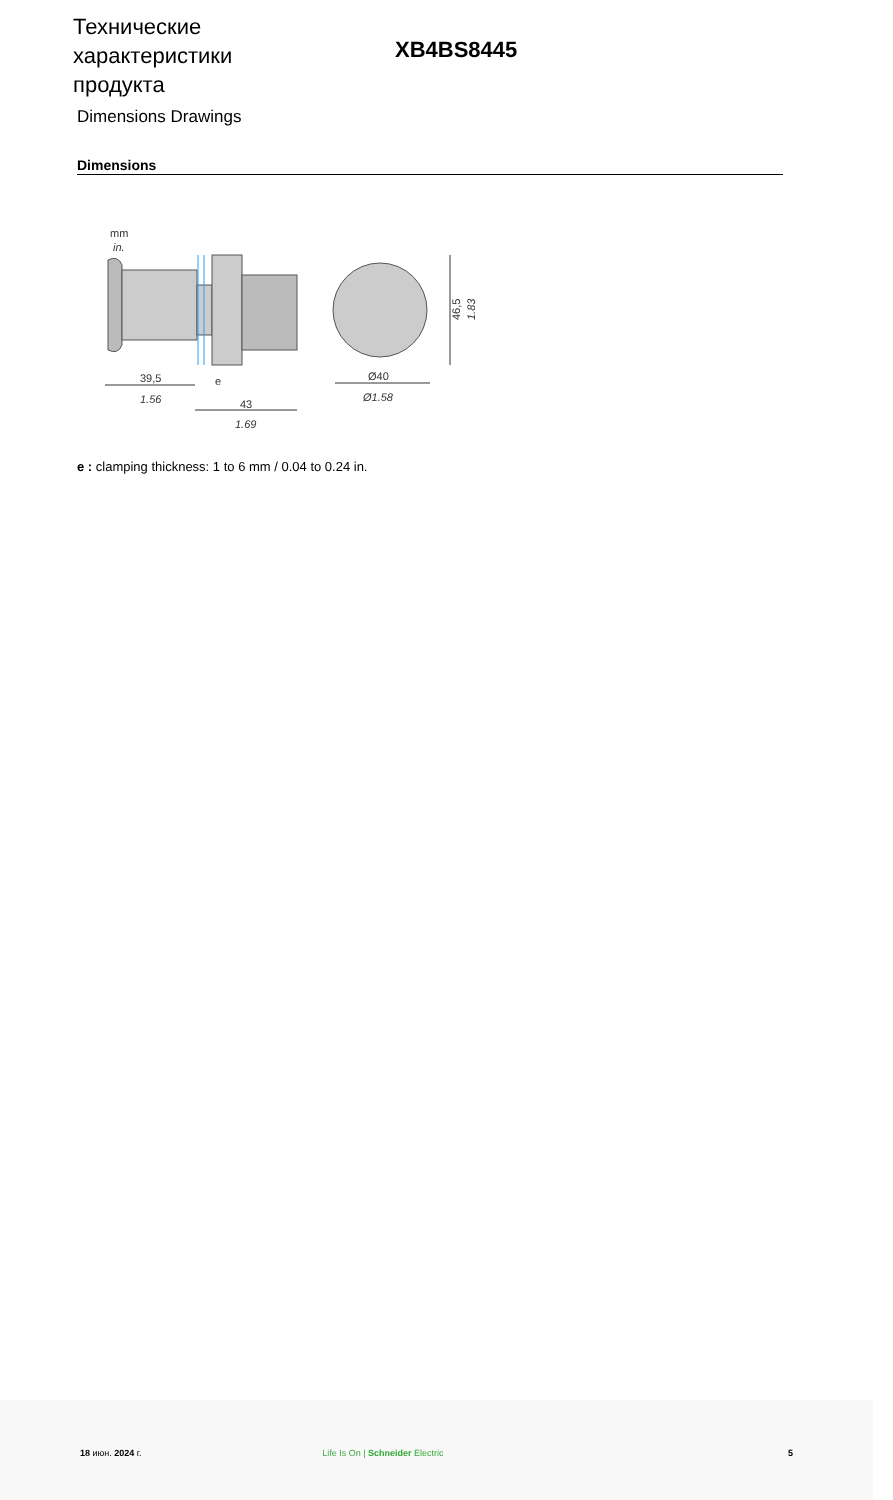Технические характеристики продукта
XB4BS8445
Dimensions Drawings
Dimensions
mm
in.
39,5
1.56
e
43
1.69
Ø40
Ø1.58
46,5
1.83
e : clamping thickness: 1 to 6 mm / 0.04 to 0.24 in.
18 июн. 2024 г. Life Is On | Schneider Electric 5